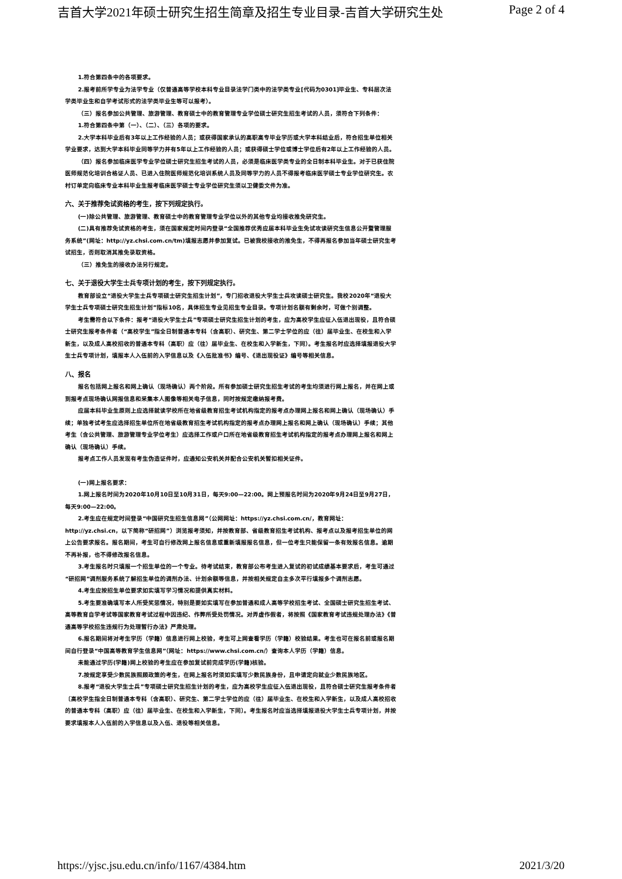吉首大学2021年硕士研究生招生简章及招生专业目录-吉首大学研究生处 Page 2 of 4
1.符合第四条中的各项要求。
2.报考前所学专业为法学专业（仅普通高等学校本科专业目录法学门类中的法学类专业[代码为0301]毕业生、专科层次法学类毕业生和自学考试形式的法学类毕业生等可以报考）。
（三）报名参加公共管理、旅游管理、教育硕士中的教育管理专业学位硕士研究生招生考试的人员，须符合下列条件：
1.符合第四条中第（一）、（二）、（三）各项的要求。
2.大学本科毕业后有3年以上工作经验的人员；或获得国家承认的高职高专毕业学历或大学本科结业后，符合招生单位相关学业要求，达到大学本科毕业同等学力并有5年以上工作经验的人员；或获得硕士学位或博士学位后有2年以上工作经验的人员。
（四）报名参加临床医学专业学位硕士研究生招生考试的人员，必须是临床医学类专业的全日制本科毕业生。对于已获住院医师规范化培训合格证人员、已进入住院医师规范化培训系统人员及同等学力的人员不得报考临床医学硕士专业学位研究生。农村订单定向临床专业本科毕业生报考临床医学硕士专业学位研究生须以卫健委文件为准。
六、关于推荐免试资格的考生，按下列规定执行。
(一)除公共管理、旅游管理、教育硕士中的教育管理专业学位以外的其他专业均接收推免研究生。
(二)具有推荐免试资格的考生，须在国家规定时间内登录“全国推荐优秀应届本科毕业生免试攻读研究生信息公开暨管理服务系统”(网址：http://yz.chsi.com.cn/tm)填报志愿并参加复试。已被我校接收的推免生，不得再报名参加当年硕士研究生考试招生，否则取消其推免录取资格。
（三）推免生的接收办法另行规定。
七、关于退役大学生士兵专项计划的考生，按下列规定执行。
教育部设立“退役大学生士兵专项硕士研究生招生计划”，专门招收退役大学生士兵攻读硕士研究生。我校2020年“退役大学生士兵专项硕士研究生招生计划”指标10名，具体招生专业见招生专业目录。专项计划名额有剩余时，可做个别调整。
考生需符合以下条件：报考“退役大学生士兵”专项硕士研究生招生计划的考生，应为高校学生应征入伍退出现役，且符合硕士研究生报考条件者（“高校学生”指全日制普通本专科（含高职）、研究生、第二学士学位的应（往）届毕业生、在校生和入学新生，以及成人高校招收的普通本专科（高职）应（往）届毕业生、在校生和入学新生，下同）。考生报名时应选择填报退役大学生士兵专项计划，填报本人入伍前的入学信息以及《入伍批准书》编号、《退出现役证》编号等相关信息。
八、报名
报名包括网上报名和网上确认（现场确认）两个阶段。所有参加硕士研究生招生考试的考生均须进行网上报名，并在网上或到报考点现场确认网报信息和采集本人图像等相关电子信息，同时按规定缴纳报考费。
应届本科毕业生原则上应选择就读学校所在地省级教育招生考试机构指定的报考点办理网上报名和网上确认（现场确认）手续；单独考试考生应选择招生单位所在地省级教育招生考试机构指定的报考点办理网上报名和网上确认（现场确认）手续；其他考生（含公共管理、旅游管理专业学位考生）应选择工作或户口所在地省级教育招生考试机构指定的报考点办理网上报名和网上确认（现场确认）手续。
报考点工作人员发现有考生伪造证件时，应通知公安机关并配合公安机关暂扣相关证件。
(一)网上报名要求：
1.网上报名时间为2020年10月10日至10月31日，每天9:00—22:00。网上预报名时间为2020年9月24日至9月27日，每天9:00—22:00。
2.考生应在规定时间登录“中国研究生招生信息网”（公网网址：https://yz.chsi.com.cn/，教育网址：http://yz.chsi.cn，以下简称“研招网”）浏览报考须知，并按教育部、省级教育招生考试机构、报考点以及报考招生单位的网上公告要求报名。报名期间，考生可自行修改网上报名信息或重新填报报名信息，但一位考生只能保留一条有效报名信息。逾期不再补报，也不得修改报名信息。
3.考生报名时只填报一个招生单位的一个专业。待考试结束，教育部公布考生进入复试的初试成绩基本要求后，考生可通过“研招网”调剂服务系统了解招生单位的调剂办法、计划余额等信息，并按相关规定自主多次平行填报多个调剂志愿。
4.考生应按招生单位要求如实填写学习情况和提供真实材料。
5.考生要准确填写本人所受奖惩情况，特别是要如实填写在参加普通和成人高等学校招生考试、全国硕士研究生招生考试、高等教育自学考试等国家教育考试过程中因违纪、作弊所受处罚情况。对弄虚作假者，将按照《国家教育考试违规处理办法》《普通高等学校招生违规行为处理暂行办法》严肃处理。
6.报名期间将对考生学历（学籍）信息进行网上校验，考生可上网查看学历（学籍）校验结果。考生也可在报名前或报名期间自行登录“中国高等教育学生信息网”（网址：https://www.chsi.com.cn/）查询本人学历（学籍）信息。
未能通过学历(学籍)网上校验的考生应在参加复试前完成学历(学籍)核验。
7.按规定享受少数民族照顾政策的考生，在网上报名时须如实填写少数民族身份，且申请定向就业少数民族地区。
8.报考“退役大学生士兵”专项硕士研究生招生计划的考生，应为高校学生应征入伍退出现役，且符合硕士研究生报考条件者〔高校学生指全日制普通本专科（含高职）、研究生、第二学士学位的应（往）届毕业生、在校生和入学新生，以及成人高校招收的普通本专科（高职）应（往）届毕业生、在校生和入学新生，下同〕。考生报名时应当选择填报退役大学生士兵专项计划，并按要求填报本人入伍前的入学信息以及入伍、退役等相关信息。
https://yjsc.jsu.edu.cn/info/1167/4384.htm 2021/3/20